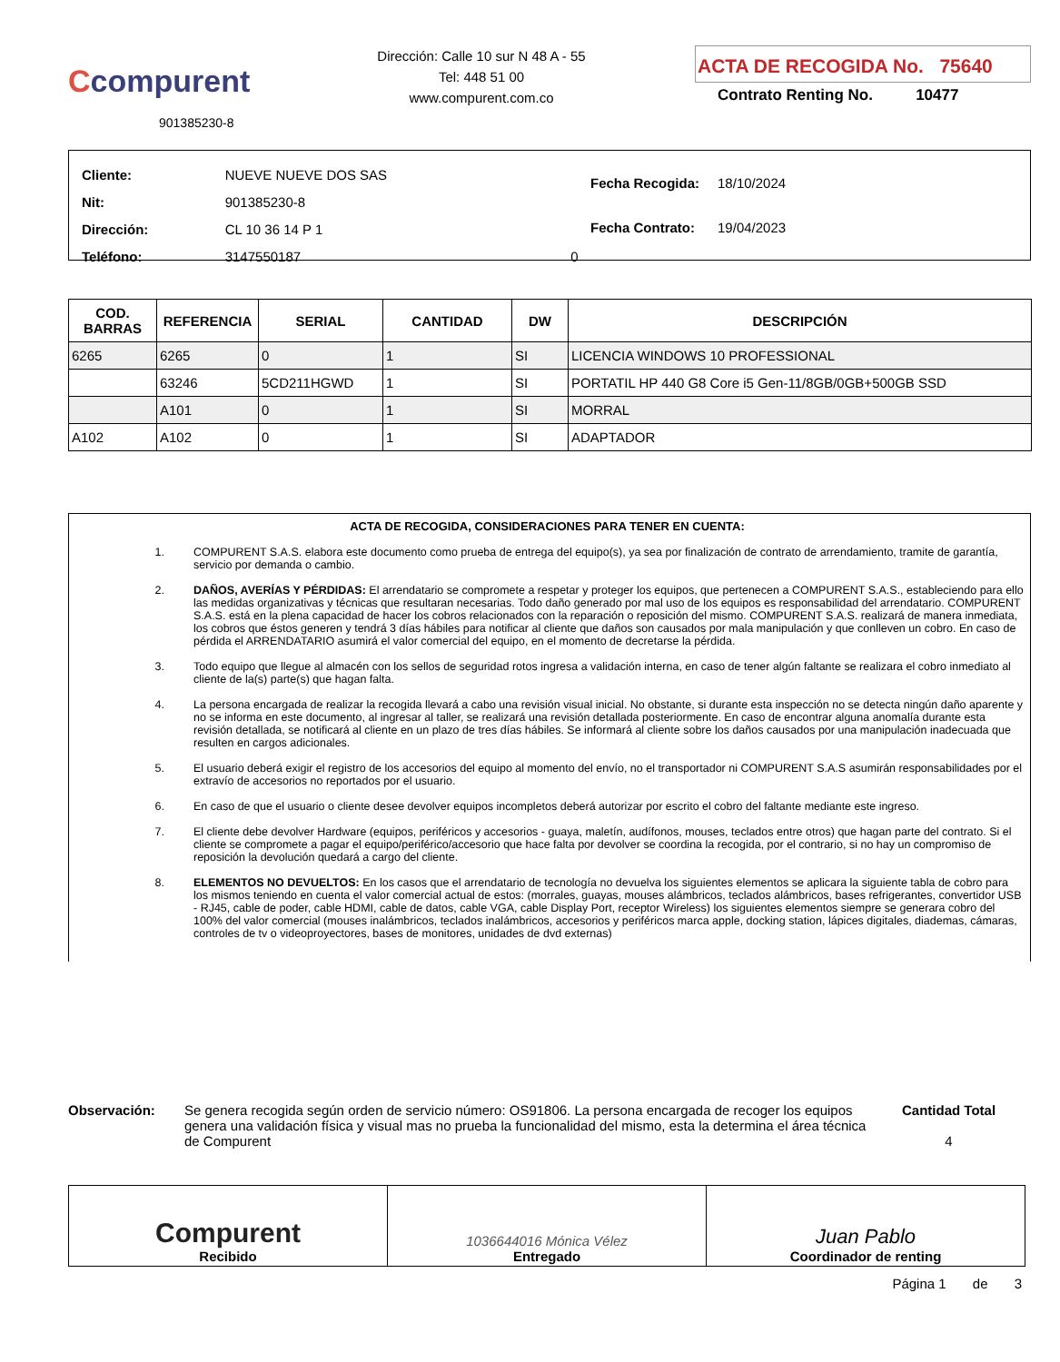Ccompurent
901385230-8
Dirección: Calle 10 sur N 48 A - 55
Tel: 448 51 00
www.compurent.com.co
ACTA DE RECOGIDA No. 75640
Contrato Renting No. 10477
| Cliente: | NUEVE NUEVE DOS SAS | |
| Nit: | 901385230-8 | |
| Dirección: | CL 10 36 14 P 1 | |
| Teléfono: | 3147550187 | 0 |
| Fecha Recogida: | 18/10/2024 |
| Fecha Contrato: | 19/04/2023 |
| COD. BARRAS | REFERENCIA | SERIAL | CANTIDAD | DW | DESCRIPCIÓN |
| --- | --- | --- | --- | --- | --- |
| 6265 | 6265 | 0 | 1 | SI | LICENCIA WINDOWS 10 PROFESSIONAL |
| | 63246 | 5CD211HGWD | 1 | SI | PORTATIL HP 440 G8 Core i5 Gen-11/8GB/0GB+500GB SSD |
| | A101 | 0 | 1 | SI | MORRAL |
| A102 | A102 | 0 | 1 | SI | ADAPTADOR |
ACTA DE RECOGIDA, CONSIDERACIONES PARA TENER EN CUENTA:
1. COMPURENT S.A.S. elabora este documento como prueba de entrega del equipo(s), ya sea por finalización de contrato de arrendamiento, tramite de garantía, servicio por demanda o cambio.
2. DAÑOS, AVERÍAS Y PÉRDIDAS: El arrendatario se compromete a respetar y proteger los equipos, que pertenecen a COMPURENT S.A.S., estableciendo para ello las medidas organizativas y técnicas que resultaran necesarias. Todo daño generado por mal uso de los equipos es responsabilidad del arrendatario. COMPURENT S.A.S. está en la plena capacidad de hacer los cobros relacionados con la reparación o reposición del mismo. COMPURENT S.A.S. realizará de manera inmediata, los cobros que éstos generen y tendrá 3 días hábiles para notificar al cliente que daños son causados por mala manipulación y que conlleven un cobro. En caso de pérdida el ARRENDATARIO asumirá el valor comercial del equipo, en el momento de decretarse la pérdida.
3. Todo equipo que llegue al almacén con los sellos de seguridad rotos ingresa a validación interna, en caso de tener algún faltante se realizara el cobro inmediato al cliente de la(s) parte(s) que hagan falta.
4. La persona encargada de realizar la recogida llevará a cabo una revisión visual inicial. No obstante, si durante esta inspección no se detecta ningún daño aparente y no se informa en este documento, al ingresar al taller, se realizará una revisión detallada posteriormente. En caso de encontrar alguna anomalía durante esta revisión detallada, se notificará al cliente en un plazo de tres días hábiles. Se informará al cliente sobre los daños causados por una manipulación inadecuada que resulten en cargos adicionales.
5. El usuario deberá exigir el registro de los accesorios del equipo al momento del envío, no el transportador ni COMPURENT S.A.S asumirán responsabilidades por el extravío de accesorios no reportados por el usuario.
6. En caso de que el usuario o cliente desee devolver equipos incompletos deberá autorizar por escrito el cobro del faltante mediante este ingreso.
7. El cliente debe devolver Hardware (equipos, periféricos y accesorios - guaya, maletín, audífonos, mouses, teclados entre otros) que hagan parte del contrato. Si el cliente se compromete a pagar el equipo/periférico/accesorio que hace falta por devolver se coordina la recogida, por el contrario, si no hay un compromiso de reposición la devolución quedará a cargo del cliente.
8. ELEMENTOS NO DEVUELTOS: En los casos que el arrendatario de tecnología no devuelva los siguientes elementos se aplicara la siguiente tabla de cobro para los mismos teniendo en cuenta el valor comercial actual de estos: (morrales, guayas, mouses alámbricos, teclados alámbricos, bases refrigerantes, convertidor USB - RJ45, cable de poder, cable HDMI, cable de datos, cable VGA, cable Display Port, receptor Wireless) los siguientes elementos siempre se generara cobro del 100% del valor comercial (mouses inalámbricos, teclados inalámbricos, accesorios y periféricos marca apple, docking station, lápices digitales, diademas, cámaras, controles de tv o videoproyectores, bases de monitores, unidades de dvd externas)
Observación: Se genera recogida según orden de servicio número: OS91806. La persona encargada de recoger los equipos genera una validación física y visual mas no prueba la funcionalidad del mismo, esta la determina el área técnica de Compurent
Cantidad Total
4
Compurent
Recibido
1036644016 Mónica Vélez
Entregado
Juan Pablo
Coordinador de renting
Página 1 de 3